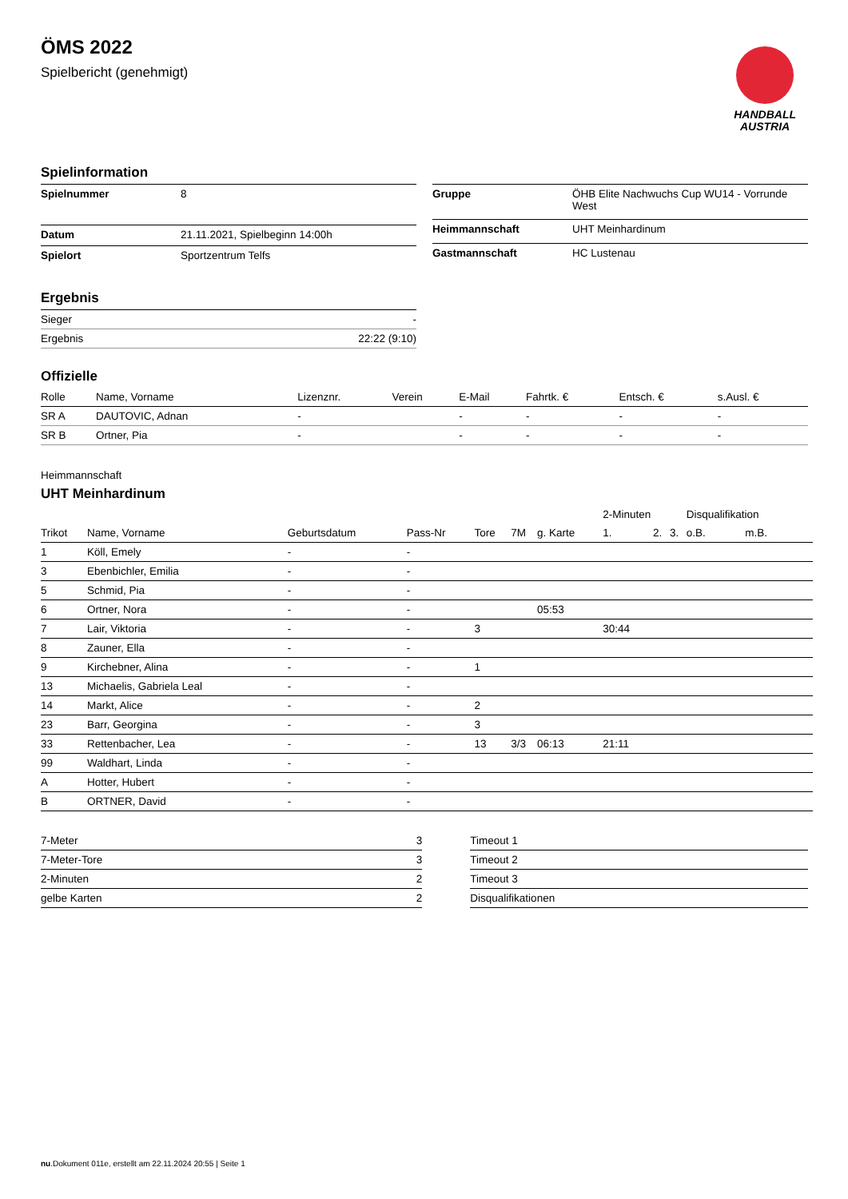ÖMS 2022
Spielbericht (genehmigt)
HANDBALL
AUSTRIA
Spielinformation
| Spielnummer | 8 |
| Datum | 21.11.2021, Spielbeginn 14:00h |
| Spielort | Sportzentrum Telfs |
| Gruppe | ÖHB Elite Nachwuchs Cup WU14 - Vorrunde West |
| Heimmannschaft | UHT Meinhardinum |
| Gastmannschaft | HC Lustenau |
Ergebnis
| Sieger | - |
| Ergebnis | 22:22 (9:10) |
Offizielle
| Rolle | Name, Vorname | Lizenznr. | Verein | E-Mail | Fahrtk. € | Entsch. € | s.Ausl. € |
| --- | --- | --- | --- | --- | --- | --- | --- |
| SR A | DAUTOVIC, Adnan | - | | - | - | - | - |
| SR B | Ortner, Pia | - | | - | - | - | - |
Heimmannschaft
UHT Meinhardinum
| | | | | | | | 2-Minuten | | | Disqualifikation | |
| --- | --- | --- | --- | --- | --- | --- | --- | --- | --- | --- | --- |
| Trikot | Name, Vorname | Geburtsdatum | Pass-Nr | Tore | 7M | g. Karte | 1. | 2. | 3. | o.B. | m.B. |
| 1 | Köll, Emely | - | - | | | | | | | | |
| 3 | Ebenbichler, Emilia | - | - | | | | | | | | |
| 5 | Schmid, Pia | - | - | | | | | | | | |
| 6 | Ortner, Nora | - | - | | | 05:53 | | | | | |
| 7 | Lair, Viktoria | - | - | 3 | | | 30:44 | | | | |
| 8 | Zauner, Ella | - | - | | | | | | | | |
| 9 | Kirchebner, Alina | - | - | 1 | | | | | | | |
| 13 | Michaelis, Gabriela Leal | - | - | | | | | | | | |
| 14 | Markt, Alice | - | - | 2 | | | | | | | |
| 23 | Barr, Georgina | - | - | 3 | | | | | | | |
| 33 | Rettenbacher, Lea | - | - | 13 | 3/3 | 06:13 | 21:11 | | | | |
| 99 | Waldhart, Linda | - | - | | | | | | | | |
| A | Hotter, Hubert | - | - | | | | | | | | |
| B | ORTNER, David | - | - | | | | | | | | |
| 7-Meter | 3 |
| 7-Meter-Tore | 3 |
| 2-Minuten | 2 |
| gelbe Karten | 2 |
| Timeout 1 |
| Timeout 2 |
| Timeout 3 |
| Disqualifikationen |
nu.Dokument 011e, erstellt am 22.11.2024 20:55 | Seite 1